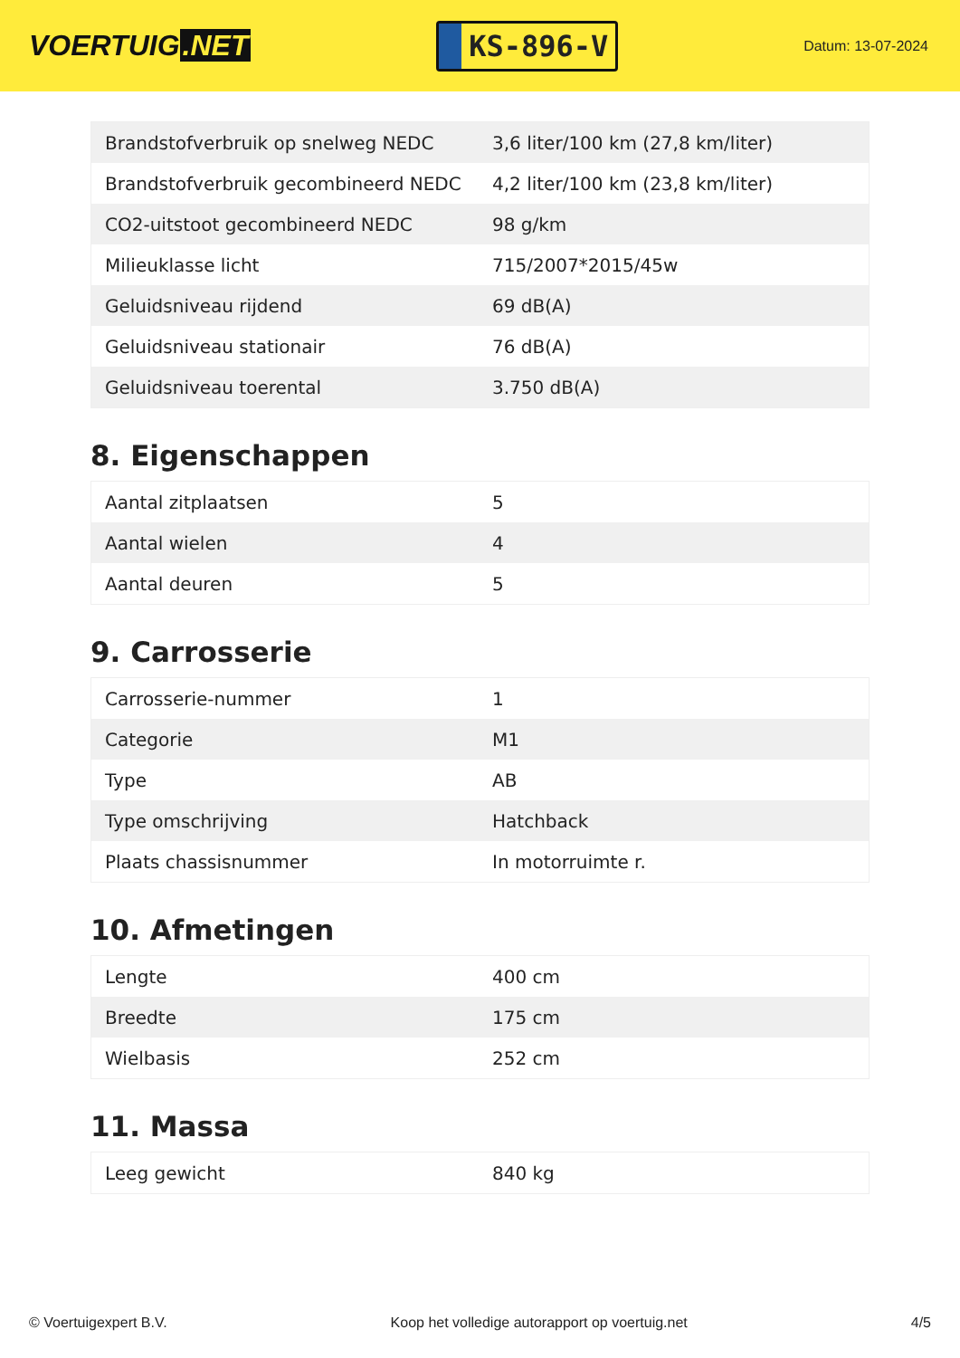VOERTUIG.NET
KS-896-V
Datum: 13-07-2024
| Brandstofverbruik op snelweg NEDC | 3,6 liter/100 km (27,8 km/liter) |
| Brandstofverbruik gecombineerd NEDC | 4,2 liter/100 km (23,8 km/liter) |
| CO2-uitstoot gecombineerd NEDC | 98 g/km |
| Milieuklasse licht | 715/2007*2015/45w |
| Geluidsniveau rijdend | 69 dB(A) |
| Geluidsniveau stationair | 76 dB(A) |
| Geluidsniveau toerental | 3.750 dB(A) |
8. Eigenschappen
| Aantal zitplaatsen | 5 |
| Aantal wielen | 4 |
| Aantal deuren | 5 |
9. Carrosserie
| Carrosserie-nummer | 1 |
| Categorie | M1 |
| Type | AB |
| Type omschrijving | Hatchback |
| Plaats chassisnummer | In motorruimte r. |
10. Afmetingen
| Lengte | 400 cm |
| Breedte | 175 cm |
| Wielbasis | 252 cm |
11. Massa
| Leeg gewicht | 840 kg |
© Voertuigexpert B.V. Koop het volledige autorapport op voertuig.net 4/5